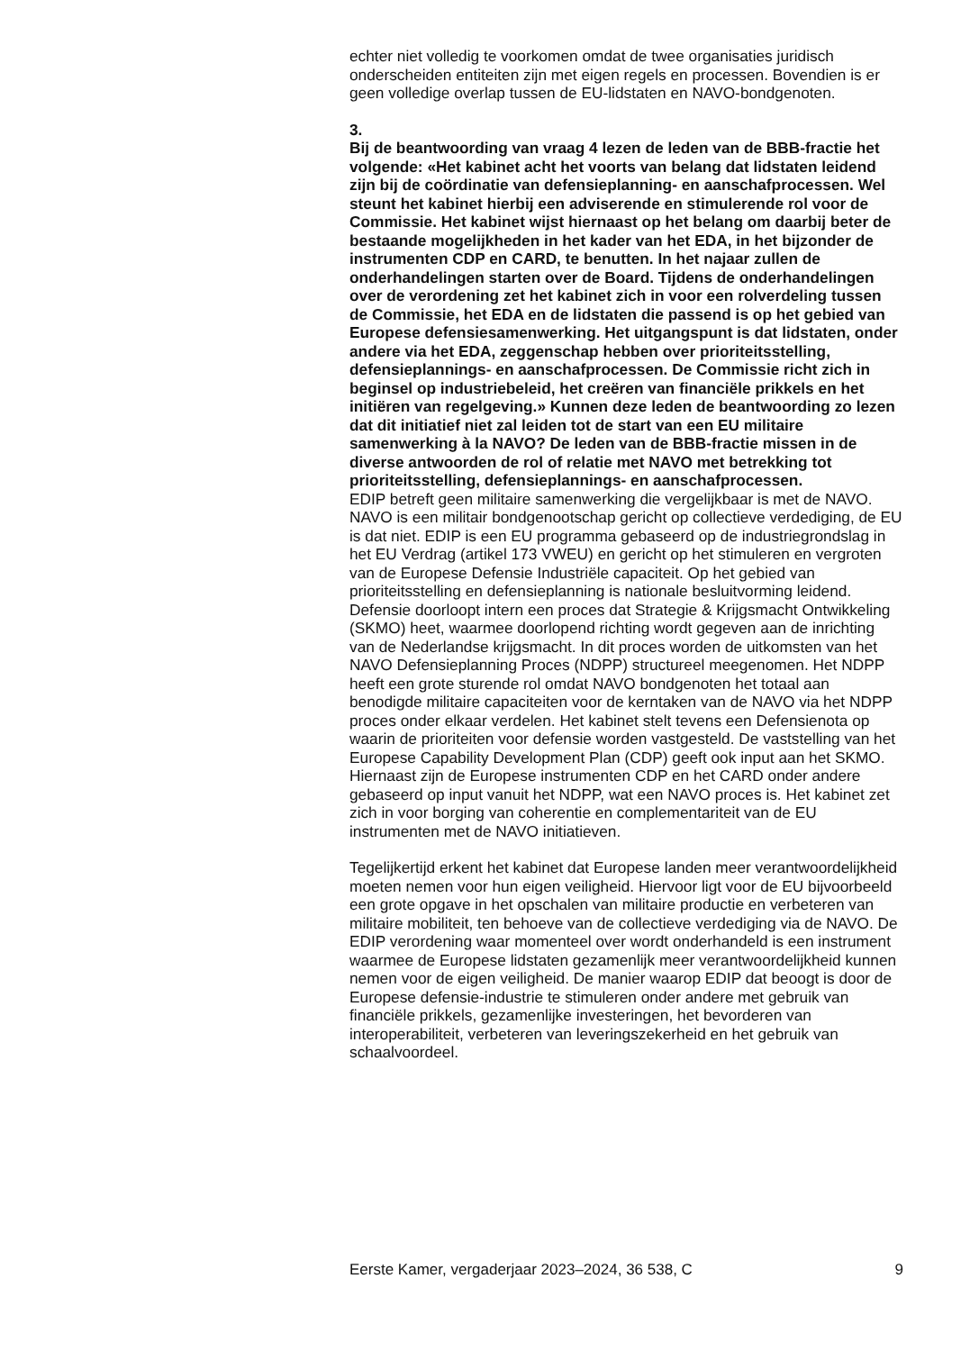echter niet volledig te voorkomen omdat de twee organisaties juridisch onderscheiden entiteiten zijn met eigen regels en processen. Bovendien is er geen volledige overlap tussen de EU-lidstaten en NAVO-bondgenoten.
3.
Bij de beantwoording van vraag 4 lezen de leden van de BBB-fractie het volgende: «Het kabinet acht het voorts van belang dat lidstaten leidend zijn bij de coördinatie van defensieplanning- en aanschafprocessen. Wel steunt het kabinet hierbij een adviserende en stimulerende rol voor de Commissie. Het kabinet wijst hiernaast op het belang om daarbij beter de bestaande mogelijkheden in het kader van het EDA, in het bijzonder de instrumenten CDP en CARD, te benutten. In het najaar zullen de onderhandelingen starten over de Board. Tijdens de onderhandelingen over de verordening zet het kabinet zich in voor een rolverdeling tussen de Commissie, het EDA en de lidstaten die passend is op het gebied van Europese defensiesamenwerking. Het uitgangspunt is dat lidstaten, onder andere via het EDA, zeggenschap hebben over prioriteitsstelling, defensieplannings- en aanschafprocessen. De Commissie richt zich in beginsel op industriebeleid, het creëren van financiële prikkels en het initiëren van regelgeving.» Kunnen deze leden de beantwoording zo lezen dat dit initiatief niet zal leiden tot de start van een EU militaire samenwerking à la NAVO? De leden van de BBB-fractie missen in de diverse antwoorden de rol of relatie met NAVO met betrekking tot prioriteitsstelling, defensieplannings- en aanschafprocessen.
EDIP betreft geen militaire samenwerking die vergelijkbaar is met de NAVO. NAVO is een militair bondgenootschap gericht op collectieve verdediging, de EU is dat niet. EDIP is een EU programma gebaseerd op de industriegrondslag in het EU Verdrag (artikel 173 VWEU) en gericht op het stimuleren en vergroten van de Europese Defensie Industriële capaciteit. Op het gebied van prioriteitsstelling en defensieplanning is nationale besluitvorming leidend. Defensie doorloopt intern een proces dat Strategie & Krijgsmacht Ontwikkeling (SKMO) heet, waarmee doorlopend richting wordt gegeven aan de inrichting van de Nederlandse krijgsmacht. In dit proces worden de uitkomsten van het NAVO Defensieplanning Proces (NDPP) structureel meegenomen. Het NDPP heeft een grote sturende rol omdat NAVO bondgenoten het totaal aan benodigde militaire capaciteiten voor de kerntaken van de NAVO via het NDPP proces onder elkaar verdelen. Het kabinet stelt tevens een Defensienota op waarin de prioriteiten voor defensie worden vastgesteld. De vaststelling van het Europese Capability Development Plan (CDP) geeft ook input aan het SKMO. Hiernaast zijn de Europese instrumenten CDP en het CARD onder andere gebaseerd op input vanuit het NDPP, wat een NAVO proces is. Het kabinet zet zich in voor borging van coherentie en complementariteit van de EU instrumenten met de NAVO initiatieven.
Tegelijkertijd erkent het kabinet dat Europese landen meer verantwoordelijkheid moeten nemen voor hun eigen veiligheid. Hiervoor ligt voor de EU bijvoorbeeld een grote opgave in het opschalen van militaire productie en verbeteren van militaire mobiliteit, ten behoeve van de collectieve verdediging via de NAVO. De EDIP verordening waar momenteel over wordt onderhandeld is een instrument waarmee de Europese lidstaten gezamenlijk meer verantwoordelijkheid kunnen nemen voor de eigen veiligheid. De manier waarop EDIP dat beoogt is door de Europese defensie-industrie te stimuleren onder andere met gebruik van financiële prikkels, gezamenlijke investeringen, het bevorderen van interoperabiliteit, verbeteren van leveringszekerheid en het gebruik van schaalvoordeel.
Eerste Kamer, vergaderjaar 2023–2024, 36 538, C 9